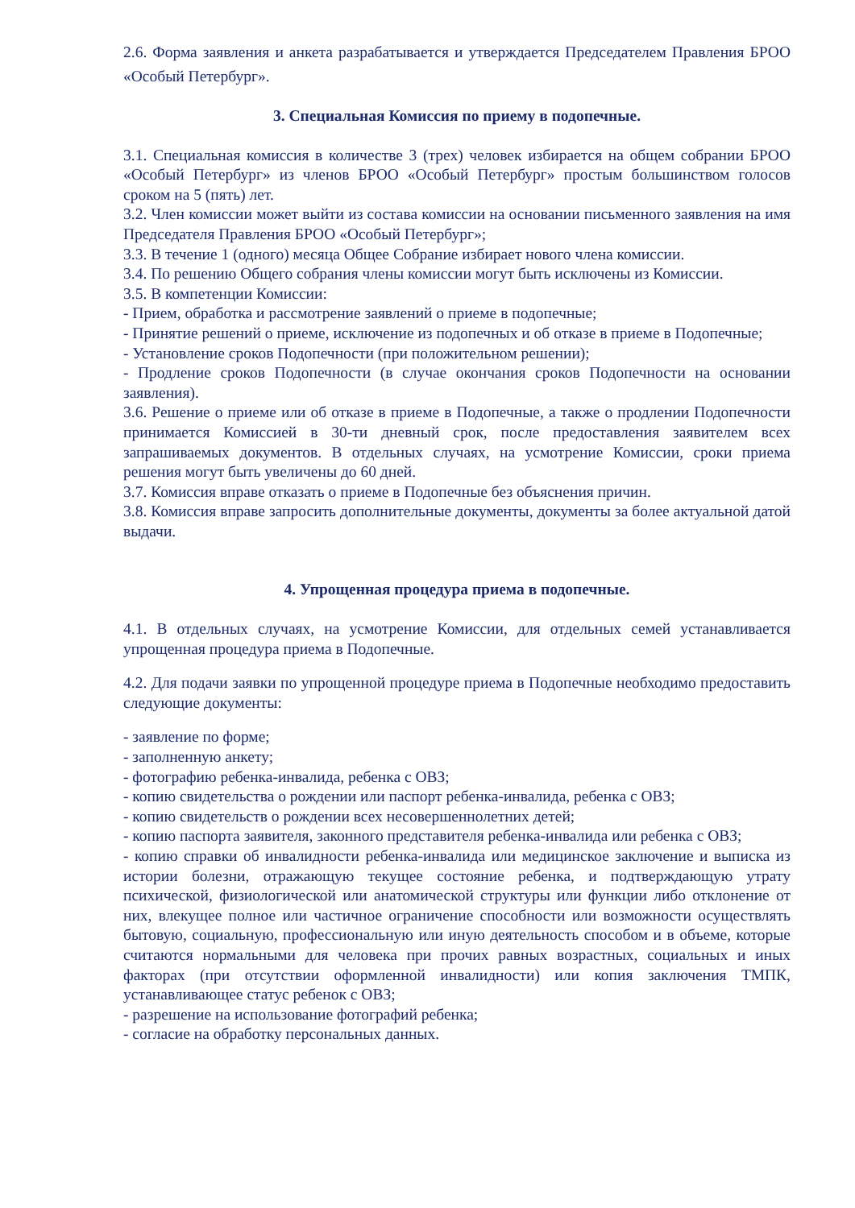2.6. Форма заявления и анкета разрабатывается и утверждается Председателем Правления БРОО «Особый Петербург».
3. Специальная Комиссия по приему в подопечные.
3.1. Специальная комиссия в количестве 3 (трех) человек избирается на общем собрании БРОО «Особый Петербург» из членов БРОО «Особый Петербург» простым большинством голосов сроком на 5 (пять) лет.
3.2. Член комиссии может выйти из состава комиссии на основании письменного заявления на имя Председателя Правления БРОО «Особый Петербург»;
3.3. В течение 1 (одного) месяца Общее Собрание избирает нового члена комиссии.
3.4. По решению Общего собрания члены комиссии могут быть исключены из Комиссии.
3.5. В компетенции Комиссии:
- Прием, обработка и рассмотрение заявлений о приеме в подопечные;
- Принятие решений о приеме, исключение из подопечных и об отказе в приеме в Подопечные;
- Установление сроков Подопечности (при положительном решении);
- Продление сроков Подопечности (в случае окончания сроков Подопечности на основании заявления).
3.6. Решение о приеме или об отказе в приеме в Подопечные, а также о продлении Подопечности принимается Комиссией в 30-ти дневный срок, после предоставления заявителем всех запрашиваемых документов. В отдельных случаях, на усмотрение Комиссии, сроки приема решения могут быть увеличены до 60 дней.
3.7. Комиссия вправе отказать о приеме в Подопечные без объяснения причин.
3.8. Комиссия вправе запросить дополнительные документы, документы за более актуальной датой выдачи.
4. Упрощенная процедура приема в подопечные.
4.1. В отдельных случаях, на усмотрение Комиссии, для отдельных семей устанавливается упрощенная процедура приема в Подопечные.
4.2. Для подачи заявки по упрощенной процедуре приема в Подопечные необходимо предоставить следующие документы:
- заявление по форме;
- заполненную анкету;
- фотографию ребенка-инвалида, ребенка с ОВЗ;
- копию свидетельства о рождении или паспорт ребенка-инвалида, ребенка с ОВЗ;
- копию свидетельств о рождении всех несовершеннолетних детей;
- копию паспорта заявителя, законного представителя ребенка-инвалида или ребенка с ОВЗ;
- копию справки об инвалидности ребенка-инвалида или медицинское заключение и выписка из истории болезни, отражающую текущее состояние ребенка, и подтверждающую утрату психической, физиологической или анатомической структуры или функции либо отклонение от них, влекущее полное или частичное ограничение способности или возможности осуществлять бытовую, социальную, профессиональную или иную деятельность способом и в объеме, которые считаются нормальными для человека при прочих равных возрастных, социальных и иных факторах (при отсутствии оформленной инвалидности) или копия заключения ТМПК, устанавливающее статус ребенок с ОВЗ;
- разрешение на использование фотографий ребенка;
- согласие на обработку персональных данных.